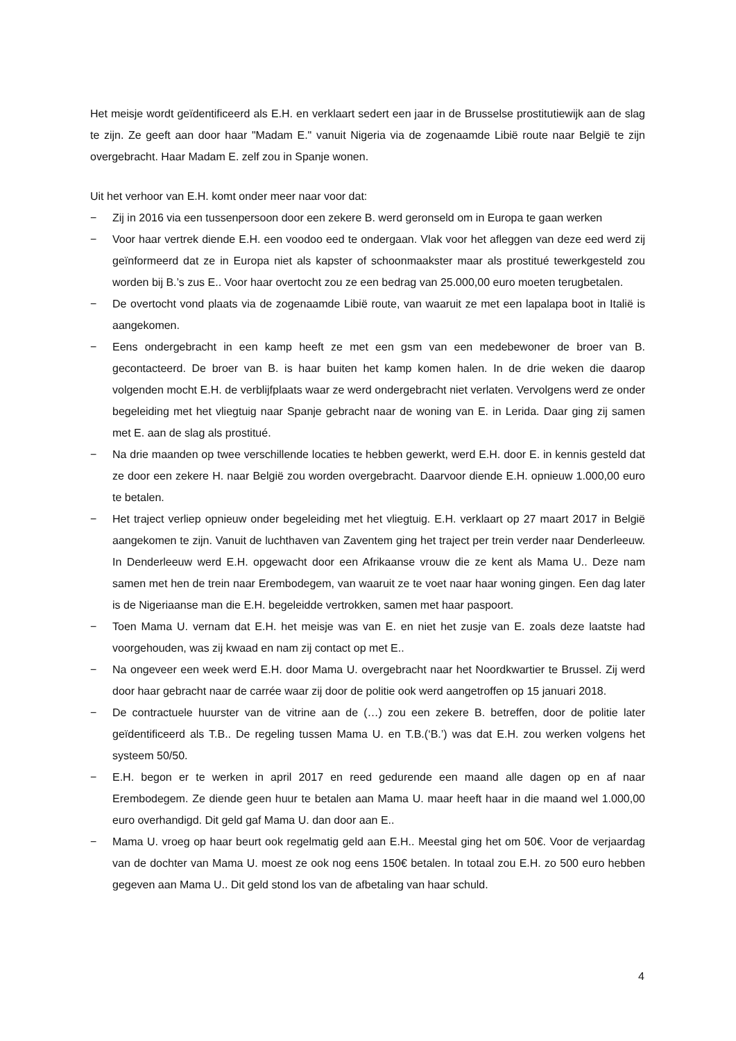Het meisje wordt geïdentificeerd als E.H. en verklaart sedert een jaar in de Brusselse prostitutiewijk aan de slag te zijn. Ze geeft aan door haar "Madam E." vanuit Nigeria via de zogenaamde Libië route naar België te zijn overgebracht. Haar Madam E. zelf zou in Spanje wonen.
Uit het verhoor van E.H. komt onder meer naar voor dat:
− Zij in 2016 via een tussenpersoon door een zekere B. werd geronseld om in Europa te gaan werken
− Voor haar vertrek diende E.H. een voodoo eed te ondergaan. Vlak voor het afleggen van deze eed werd zij geïnformeerd dat ze in Europa niet als kapster of schoonmaakster maar als prostitué tewerkgesteld zou worden bij B.’s zus E.. Voor haar overtocht zou ze een bedrag van 25.000,00 euro moeten terugbetalen.
− De overtocht vond plaats via de zogenaamde Libië route, van waaruit ze met een lapalapa boot in Italië is aangekomen.
− Eens ondergebracht in een kamp heeft ze met een gsm van een medebewoner de broer van B. gecontacteerd. De broer van B. is haar buiten het kamp komen halen. In de drie weken die daarop volgenden mocht E.H. de verblijfplaats waar ze werd ondergebracht niet verlaten. Vervolgens werd ze onder begeleiding met het vliegtuig naar Spanje gebracht naar de woning van E. in Lerida. Daar ging zij samen met E. aan de slag als prostitué.
− Na drie maanden op twee verschillende locaties te hebben gewerkt, werd E.H. door E. in kennis gesteld dat ze door een zekere H. naar België zou worden overgebracht. Daarvoor diende E.H. opnieuw 1.000,00 euro te betalen.
− Het traject verliep opnieuw onder begeleiding met het vliegtuig. E.H. verklaart op 27 maart 2017 in België aangekomen te zijn. Vanuit de luchthaven van Zaventem ging het traject per trein verder naar Denderleeuw. In Denderleeuw werd E.H. opgewacht door een Afrikaanse vrouw die ze kent als Mama U.. Deze nam samen met hen de trein naar Erembodegem, van waaruit ze te voet naar haar woning gingen. Een dag later is de Nigeriaanse man die E.H. begeleidde vertrokken, samen met haar paspoort.
− Toen Mama U. vernam dat E.H. het meisje was van E. en niet het zusje van E. zoals deze laatste had voorgehouden, was zij kwaad en nam zij contact op met E..
− Na ongeveer een week werd E.H. door Mama U. overgebracht naar het Noordkwartier te Brussel. Zij werd door haar gebracht naar de carrée waar zij door de politie ook werd aangetroffen op 15 januari 2018.
− De contractuele huurster van de vitrine aan de (…) zou een zekere B. betreffen, door de politie later geïdentificeerd als T.B.. De regeling tussen Mama U. en T.B.(‘B.’) was dat E.H. zou werken volgens het systeem 50/50.
− E.H. begon er te werken in april 2017 en reed gedurende een maand alle dagen op en af naar Erembodegem. Ze diende geen huur te betalen aan Mama U. maar heeft haar in die maand wel 1.000,00 euro overhandigd. Dit geld gaf Mama U. dan door aan E..
− Mama U. vroeg op haar beurt ook regelmatig geld aan E.H.. Meestal ging het om 50€. Voor de verjaardag van de dochter van Mama U. moest ze ook nog eens 150€ betalen. In totaal zou E.H. zo 500 euro hebben gegeven aan Mama U.. Dit geld stond los van de afbetaling van haar schuld.
4